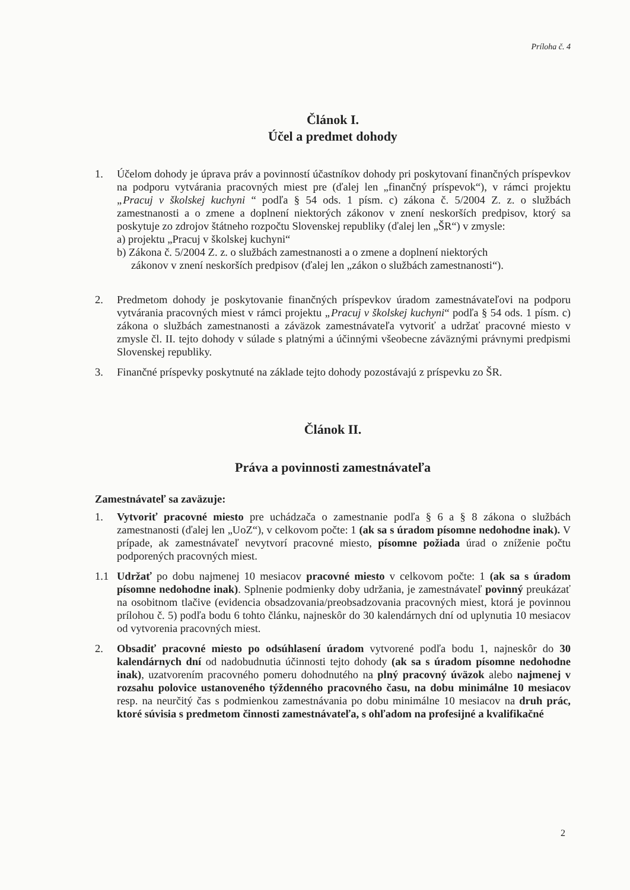Príloha č. 4
Článok I.
Účel a predmet dohody
1. Účelom dohody je úprava práv a povinností účastníkov dohody pri poskytovaní finančných príspevkov na podporu vytvárania pracovných miest pre (ďalej len „finančný príspevok“), v rámci projektu „Pracuj v školskej kuchyni “ podľa § 54 ods. 1 písm. c) zákona č. 5/2004 Z. z. o službách zamestnanosti a o zmene a doplnení niektorých zákonov v znení neskorších predpisov, ktorý sa poskytuje zo zdrojov štátneho rozpočtu Slovenskej republiky (ďalej len „ŠR“) v zmysle:
a) projektu „Pracuj v školskej kuchyni“
b) Zákona č. 5/2004 Z. z. o službách zamestnanosti a o zmene a doplnení niektorých
zákonov v znení neskorších predpisov (ďalej len „zákon o službách zamestnanosti“).
2. Predmetom dohody je poskytovanie finančných príspevkov úradom zamestnávateľovi na podporu vytvárania pracovných miest v rámci projektu „Pracuj v školskej kuchyni“ podľa § 54 ods. 1 písm. c) zákona o službách zamestnanosti a záväzok zamestnávateľa vytvoriť a udržať pracovné miesto v zmysle čl. II. tejto dohody v súlade s platnými a účinnými všeobecne záväznými právnymi predpismi Slovenskej republiky.
3. Finančné príspevky poskytnuté na základe tejto dohody pozostávajú z príspevku zo ŠR.
Článok II.
Práva a povinnosti zamestnávateľa
Zamestnávateľ sa zaväzuje:
1. Vytvoriť pracovné miesto pre uchádzača o zamestnanie podľa § 6 a § 8 zákona o službách zamestnanosti (ďalej len „UoZ“), v celkovom počte: 1 (ak sa s úradom písomne nedohodne inak). V prípade, ak zamestnávateľ nevytvorí pracovné miesto, písomne požiada úrad o zníženie počtu podporených pracovných miest.
1.1 Udržať po dobu najmenej 10 mesiacov pracovné miesto v celkovom počte: 1 (ak sa s úradom písomne nedohodne inak). Splnenie podmienky doby udržania, je zamestnávateľ povinný preukázať na osobitnom tlačive (evidencia obsadzovania/preobsadzovania pracovných miest, ktorá je povinnou prílohou č. 5) podľa bodu 6 tohto článku, najneskôr do 30 kalendárnych dní od uplynutia 10 mesiacov od vytvorenia pracovných miest.
2. Obsadiť pracovné miesto po odsúhlasení úradom vytvorené podľa bodu 1, najneskôr do 30 kalendárnych dní od nadobudnutia účinnosti tejto dohody (ak sa s úradom písomne nedohodne inak), uzatvorením pracovného pomeru dohodnutého na plný pracovný úväzok alebo najmenej v rozsahu polovice ustanoveného týždenného pracovného času, na dobu minimálne 10 mesiacov resp. na neurčitý čas s podmienkou zamestnávania po dobu minimálne 10 mesiacov na druh prác, ktoré súvisia s predmetom činnosti zamestnávateľa, s ohľadom na profesijné a kvalifikačné
2